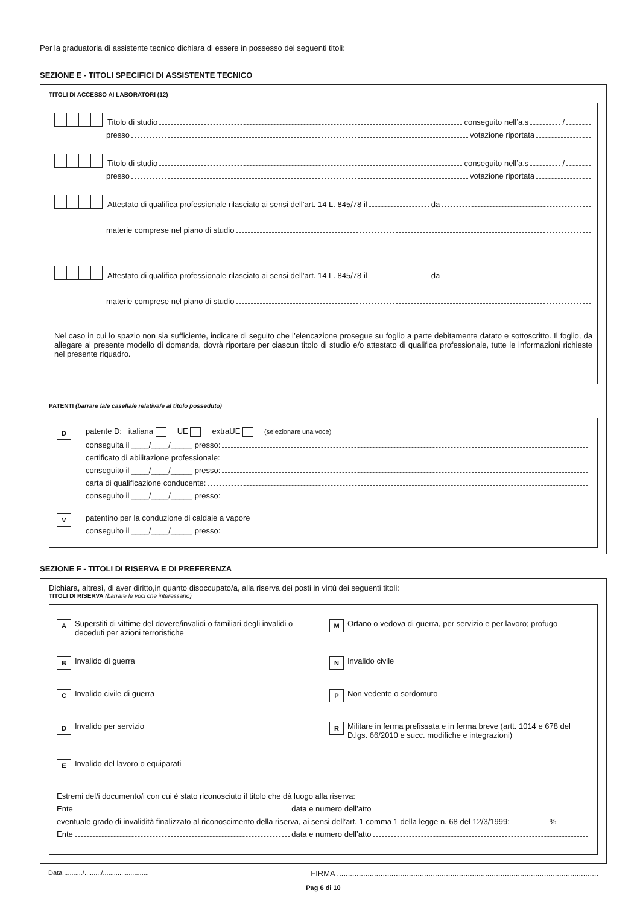Per la graduatoria di assistente tecnico dichiara di essere in possesso dei seguenti titoli:
SEZIONE E - TITOLI SPECIFICI DI ASSISTENTE TECNICO
TITOLI DI ACCESSO AI LABORATORI (12)
Titolo di studio conseguito nell’a.s /
presso votazione riportata
Titolo di studio conseguito nell’a.s /
presso votazione riportata
Attestato di qualifica professionale rilasciato ai sensi dell’art. 14 L. 845/78 il da
materie comprese nel piano di studio
Attestato di qualifica professionale rilasciato ai sensi dell’art. 14 L. 845/78 il da
materie comprese nel piano di studio
Nel caso in cui lo spazio non sia sufficiente, indicare di seguito che l’elencazione prosegue su foglio a parte debitamente datato e sottoscritto. Il foglio, da allegare al presente modello di domanda, dovrà riportare per ciascun titolo di studio e/o attestato di qualifica professionale, tutte le informazioni richieste nel presente riquadro.
PATENTI (barrare la/e casella/e relativa/e al titolo posseduto)
D
patente D: italiana UE extraUE (selezionare una voce)
conseguita il ____/____/_____ presso:
certificato di abilitazione professionale:
conseguito il ____/____/_____ presso:
carta di qualificazione conducente:
conseguito il ____/____/_____ presso:
V
patentino per la conduzione di caldaie a vapore
conseguito il ____/____/_____ presso:
SEZIONE F - TITOLI DI RISERVA E DI PREFERENZA
Dichiara, altresì, di aver diritto,in quanto disoccupato/a, alla riserva dei posti in virtù dei seguenti titoli:
TITOLI DI RISERVA (barrare le voci che interessano)
A Superstiti di vittime del dovere/invalidi o familiari degli invalidi o deceduti per azioni terroristiche
M Orfano o vedova di guerra, per servizio e per lavoro; profugo
B Invalido di guerra
N Invalido civile
C Invalido civile di guerra
P Non vedente o sordomuto
D Invalido per servizio
R Militare in ferma prefissata e in ferma breve (artt. 1014 e 678 del D.lgs. 66/2010 e succ. modifiche e integrazioni)
E Invalido del lavoro o equiparati
Estremi del/i documento/i con cui è stato riconosciuto il titolo che dà luogo alla riserva:
Ente data e numero dell’atto
eventuale grado di invalidità finalizzato al riconoscimento della riserva, ai sensi dell’art. 1 comma 1 della legge n. 68 del 12/3/1999: %
Ente data e numero dell’atto
Data ........../........./......................... FIRMA ........................................................................................................................
Pag 6 di 10